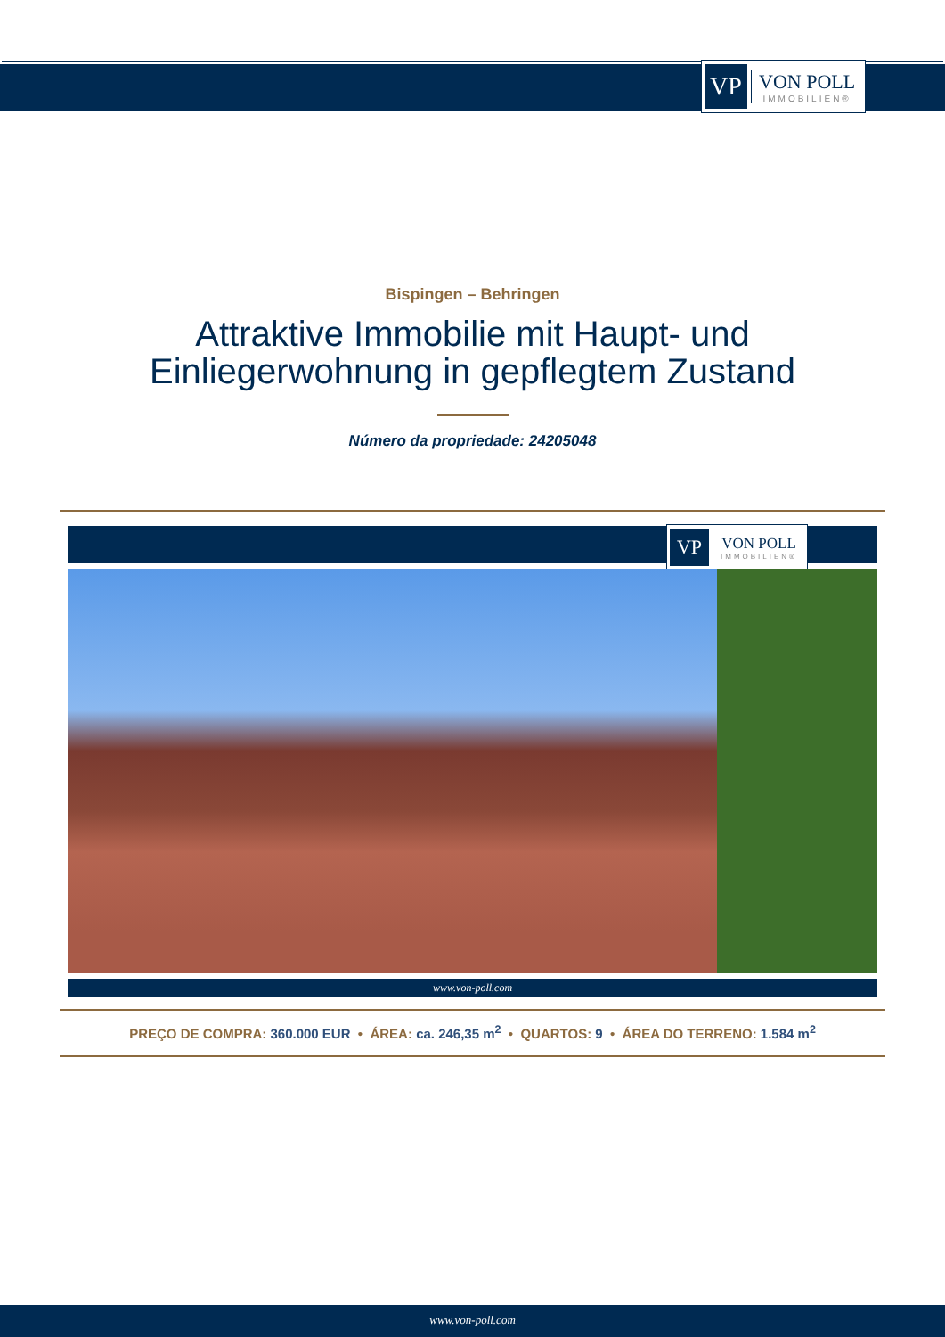VP
VON POLL
IMMOBILIEN®
Bispingen – Behringen
Attraktive Immobilie mit Haupt- und
Einliegerwohnung in gepflegtem Zustand
Número da propriedade: 24205048
VP
VON POLL
IMMOBILIEN®
www.von-poll.com
PREÇO DE COMPRA: 360.000 EUR • ÁREA: ca. 246,35 m<sup>2</sup> • QUARTOS: 9 • ÁREA DO TERRENO: 1.584 m<sup>2</sup>
www.von-poll.com